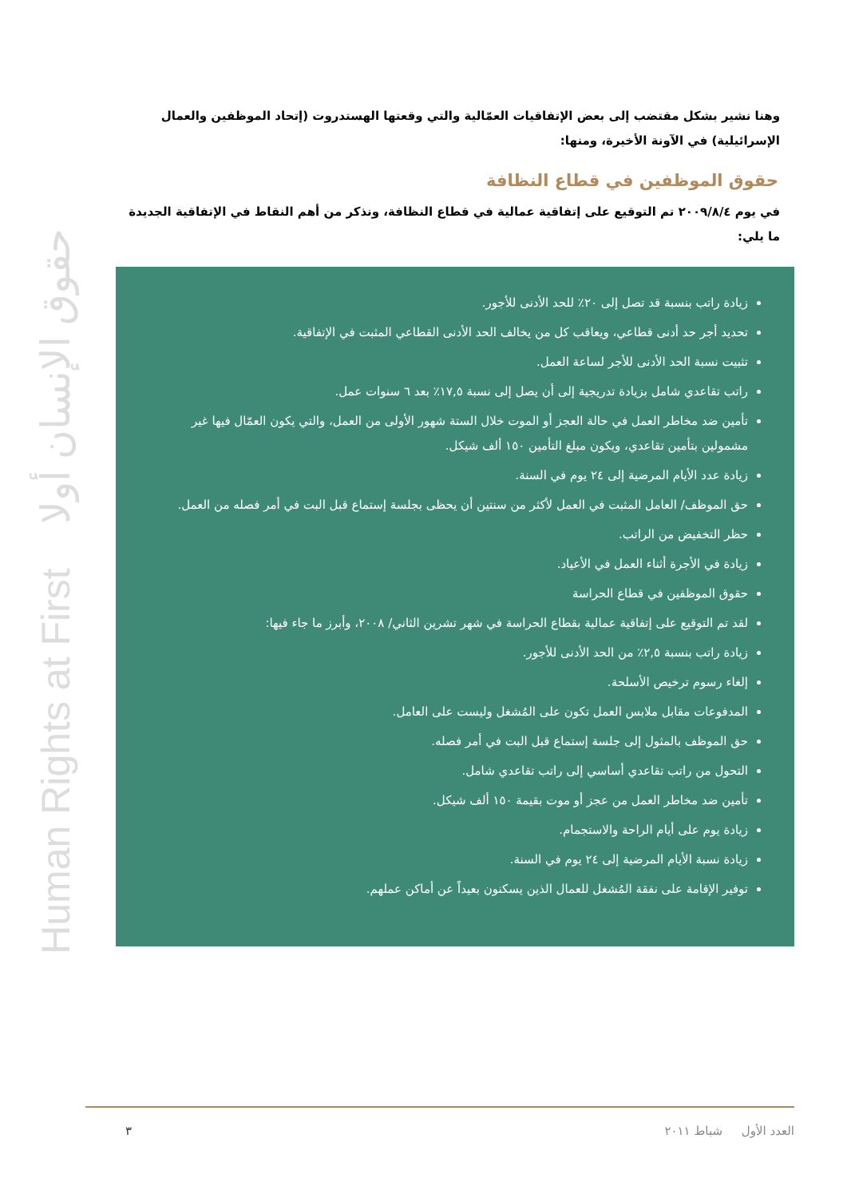Human Rights at First حقوق الإنسان أولا
وهنا نشير بشكل مقتضب إلى بعض الإتفاقيات العمّالية والتي وقعتها الهستدروت (إتحاد الموظفين والعمال الإسرائيلية) في الآونة الأخيرة، ومنها:
حقوق الموظفين في قطاع النظافة
في يوم ٢٠٠٩/٨/٤ تم التوقيع على إتفاقية عمالية في قطاع النظافة، ونذكر من أهم النقاط في الإتفاقية الجديدة ما يلي:
زيادة راتب بنسبة قد تصل إلى ٢٠٪ للحد الأدنى للأجور.
تحديد أجر حد أدنى قطاعي، ويعاقب كل من يخالف الحد الأدنى القطاعي المثبت في الإتفاقية.
تثبيت نسبة الحد الأدنى للأجر لساعة العمل.
راتب تقاعدي شامل بزيادة تدريجية إلى أن يصل إلى نسبة ١٧,٥٪ بعد ٦ سنوات عمل.
تأمين ضد مخاطر العمل في حالة العجز أو الموت خلال الستة شهور الأولى من العمل، والتي يكون العمّال فيها غير مشمولين بتأمين تقاعدي، ويكون مبلغ التأمين ١٥٠ ألف شيكل.
زيادة عدد الأيام المرضية إلى ٢٤ يوم في السنة.
حق الموظف/ العامل المثبت في العمل لأكثر من سنتين أن يحظى بجلسة إستماع قبل البت في أمر فصله من العمل.
حظر التخفيض من الراتب.
زيادة في الأجرة أثناء العمل في الأعياد.
حقوق الموظفين في قطاع الحراسة
لقد تم التوقيع على إتفاقية عمالية بقطاع الحراسة في شهر تشرين الثاني/ ٢٠٠٨، وأبرز ما جاء فيها:
زيادة راتب بنسبة ٢,٥٪ من الحد الأدنى للأجور.
إلغاء رسوم ترخيص الأسلحة.
المدفوعات مقابل ملابس العمل تكون على المُشغل وليست على العامل.
حق الموظف بالمثول إلى جلسة إستماع قبل البت في أمر فصله.
التحول من راتب تقاعدي أساسي إلى راتب تقاعدي شامل.
تأمين ضد مخاطر العمل من عجز أو موت بقيمة ١٥٠ ألف شيكل.
زيادة يوم على أيام الراحة والاستجمام.
زيادة نسبة الأيام المرضية إلى ٢٤ يوم في السنة.
توفير الإقامة على نفقة المُشغل للعمال الذين يسكنون بعيداً عن أماكن عملهم.
العدد الأول شباط ٢٠١١ ٣